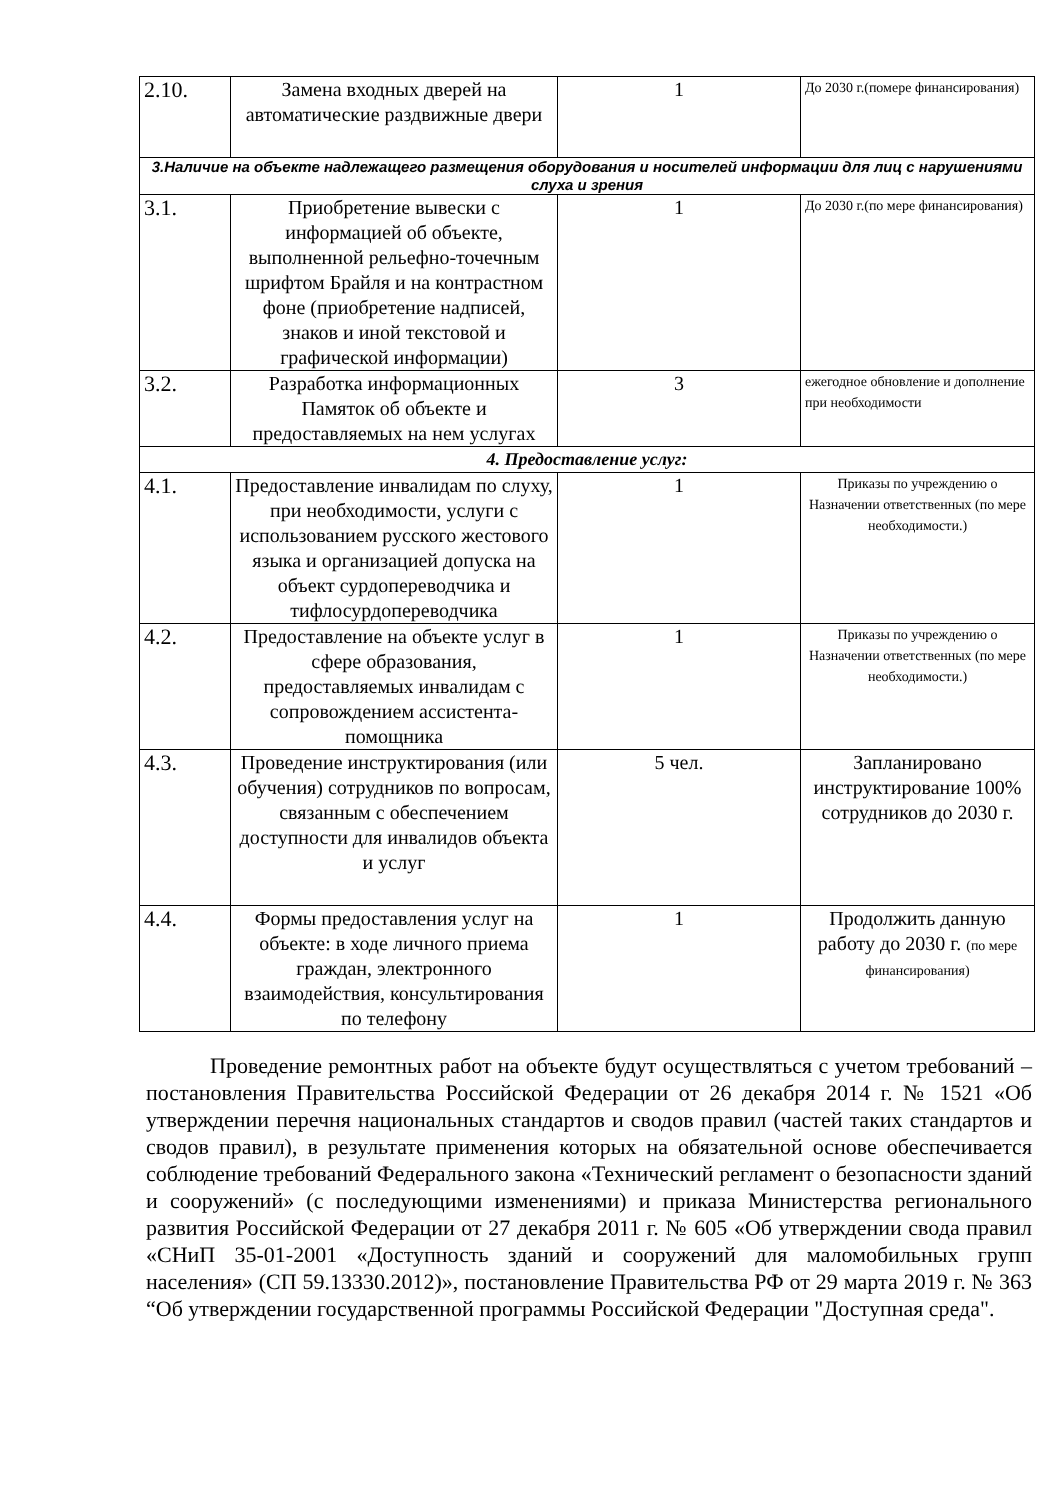| 2.10. | Замена входных дверей на автоматические раздвижные двери | 1 | До 2030 г.(помере финансирования) |
| 3.Наличие на объекте надлежащего размещения оборудования и носителей информации для лиц с нарушениями слуха и зрения | | | |
| 3.1. | Приобретение вывески с информацией об объекте, выполненной рельефно-точечным шрифтом Брайля и на контрастном фоне (приобретение надписей, знаков и иной текстовой и графической информации) | 1 | До 2030 г.(по мере финансирования) |
| 3.2. | Разработка информационных Памяток об объекте и предоставляемых на нем услугах | 3 | ежегодное обновление и дополнение при необходимости |
| 4. Предоставление услуг: | | | |
| 4.1. | Предоставление инвалидам по слуху, при необходимости, услуги с использованием русского жестового языка и организацией допуска на объект сурдопереводчика и тифлосурдопереводчика | 1 | Приказы по учреждению о Назначении ответственных (по мере необходимости.) |
| 4.2. | Предоставление на объекте услуг в сфере образования, предоставляемых инвалидам с сопровождением ассистента-помощника | 1 | Приказы по учреждению о Назначении ответственных (по мере необходимости.) |
| 4.3. | Проведение инструктирования (или обучения) сотрудников по вопросам, связанным с обеспечением доступности для инвалидов объекта и услуг | 5 чел. | Запланировано инструктирование 100% сотрудников до 2030 г. |
| 4.4. | Формы предоставления услуг на объекте: в ходе личного приема граждан, электронного взаимодействия, консультирования по телефону | 1 | Продолжить данную работу до 2030 г. (по мере финансирования) |
Проведение ремонтных работ на объекте будут осуществляться с учетом требований – постановления Правительства Российской Федерации от 26 декабря 2014 г. № 1521 «Об утверждении перечня национальных стандартов и сводов правил (частей таких стандартов и сводов правил), в результате применения которых на обязательной основе обеспечивается соблюдение требований Федерального закона «Технический регламент о безопасности зданий и сооружений» (с последующими изменениями) и приказа Министерства регионального развития Российской Федерации от 27 декабря 2011 г. № 605 «Об утверждении свода правил «СНиП 35-01-2001 «Доступность зданий и сооружений для маломобильных групп населения» (СП 59.13330.2012)», постановление Правительства РФ от 29 марта 2019 г. № 363 “Об утверждении государственной программы Российской Федерации "Доступная среда".